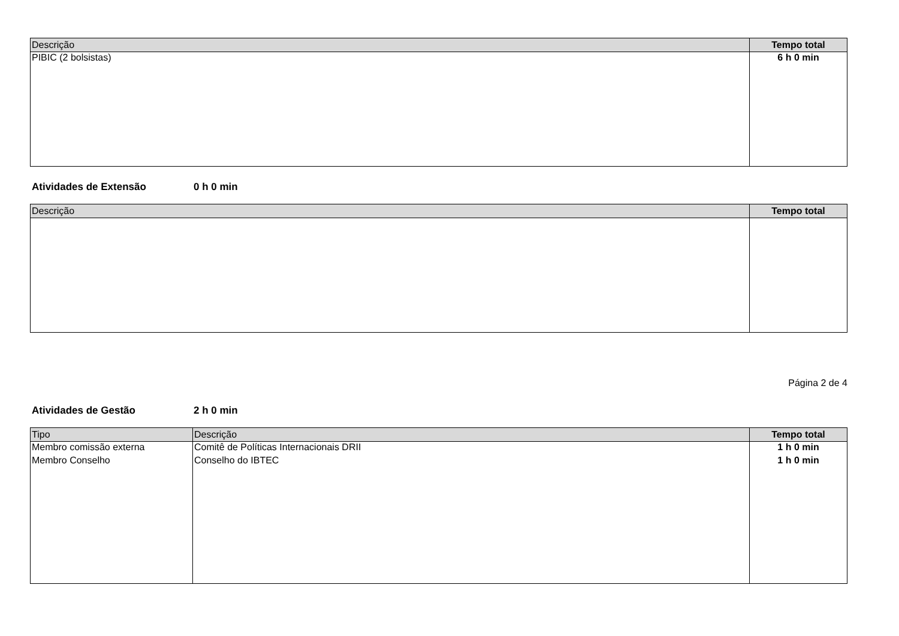| Descrição | Tempo total |
| --- | --- |
| PIBIC (2 bolsistas) | 6 h 0 min |
Atividades de Extensão 0 h 0 min
| Descrição | Tempo total |
| --- | --- |
Página 2 de 4
Atividades de Gestão 2 h 0 min
| Tipo | Descrição | Tempo total |
| --- | --- | --- |
| Membro comissão externa | Comitê de Políticas Internacionais DRII | 1 h 0 min |
| Membro Conselho | Conselho do IBTEC | 1 h 0 min |